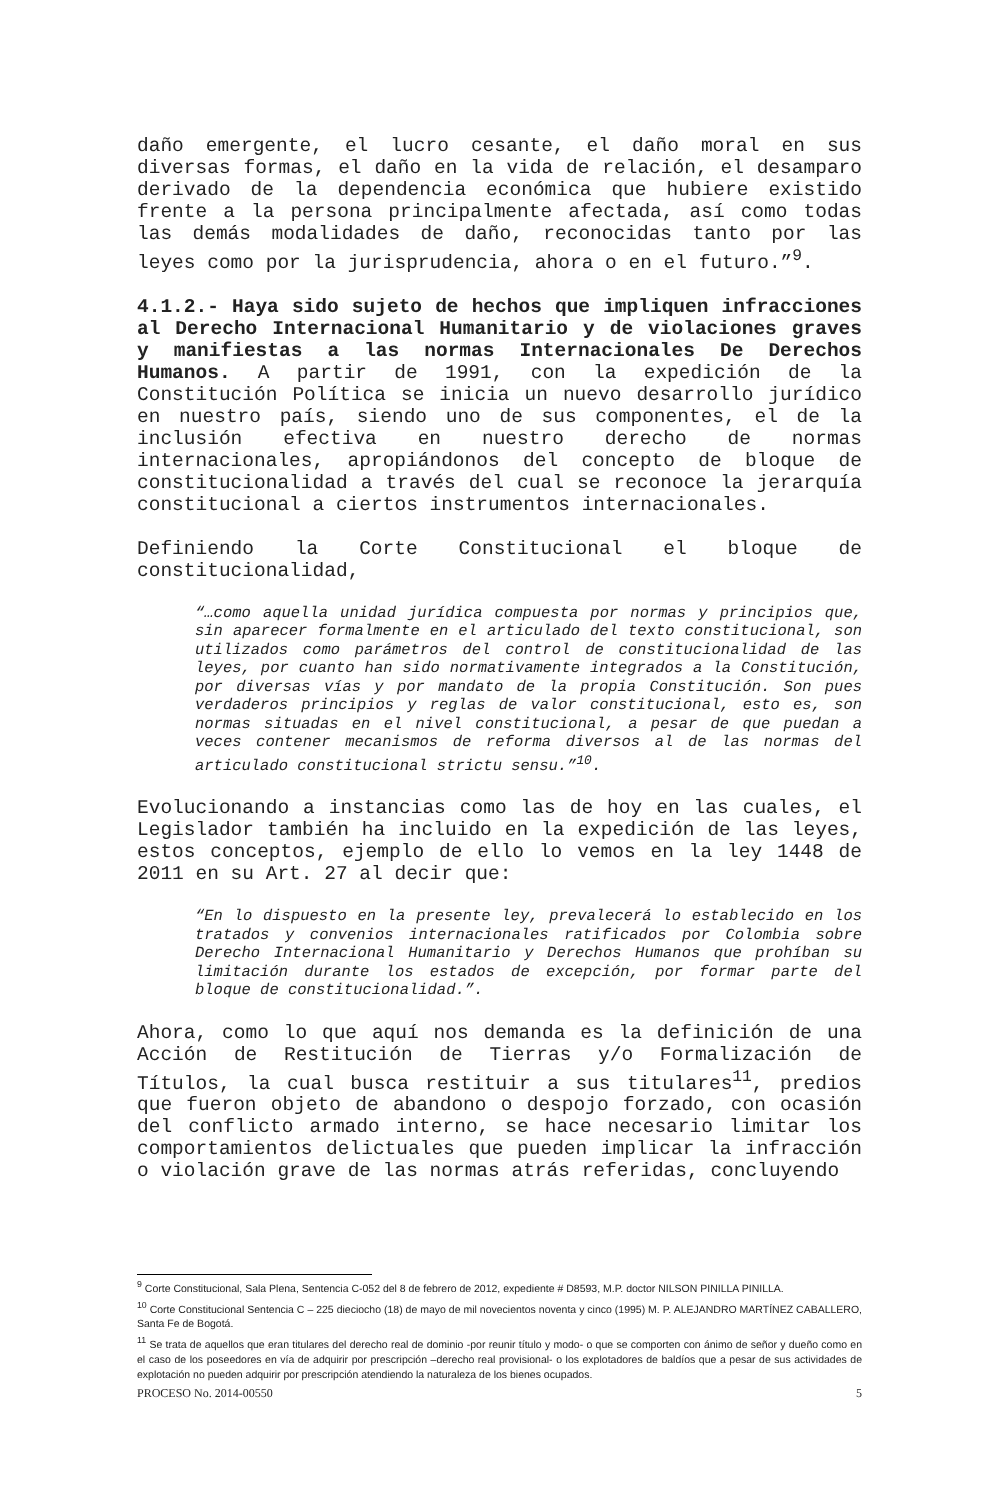daño emergente, el lucro cesante, el daño moral en sus diversas formas, el daño en la vida de relación, el desamparo derivado de la dependencia económica que hubiere existido frente a la persona principalmente afectada, así como todas las demás modalidades de daño, reconocidas tanto por las leyes como por la jurisprudencia, ahora o en el futuro.”<sup>9</sup>.
4.1.2.- Haya sido sujeto de hechos que impliquen infracciones al Derecho Internacional Humanitario y de violaciones graves y manifiestas a las normas Internacionales De Derechos Humanos. A partir de 1991, con la expedición de la Constitución Política se inicia un nuevo desarrollo jurídico en nuestro país, siendo uno de sus componentes, el de la inclusión efectiva en nuestro derecho de normas internacionales, apropiándonos del concepto de bloque de constitucionalidad a través del cual se reconoce la jerarquía constitucional a ciertos instrumentos internacionales.
Definiendo la Corte Constitucional el bloque de constitucionalidad,
“…como aquella unidad jurídica compuesta por normas y principios que, sin aparecer formalmente en el articulado del texto constitucional, son utilizados como parámetros del control de constitucionalidad de las leyes, por cuanto han sido normativamente integrados a la Constitución, por diversas vías y por mandato de la propia Constitución. Son pues verdaderos principios y reglas de valor constitucional, esto es, son normas situadas en el nivel constitucional, a pesar de que puedan a veces contener mecanismos de reforma diversos al de las normas del articulado constitucional strictu sensu.”<sup>10</sup>.
Evolucionando a instancias como las de hoy en las cuales, el Legislador también ha incluido en la expedición de las leyes, estos conceptos, ejemplo de ello lo vemos en la ley 1448 de 2011 en su Art. 27 al decir que:
“En lo dispuesto en la presente ley, prevalecerá lo establecido en los tratados y convenios internacionales ratificados por Colombia sobre Derecho Internacional Humanitario y Derechos Humanos que prohíban su limitación durante los estados de excepción, por formar parte del bloque de constitucionalidad.”.
Ahora, como lo que aquí nos demanda es la definición de una Acción de Restitución de Tierras y/o Formalización de Títulos, la cual busca restituir a sus titulares<sup>11</sup>, predios que fueron objeto de abandono o despojo forzado, con ocasión del conflicto armado interno, se hace necesario limitar los comportamientos delictuales que pueden implicar la infracción o violación grave de las normas atrás referidas, concluyendo
<sup>9</sup> Corte Constitucional, Sala Plena, Sentencia C-052 del 8 de febrero de 2012, expediente # D8593, M.P. doctor NILSON PINILLA PINILLA.
<sup>10</sup> Corte Constitucional Sentencia C – 225 dieciocho (18) de mayo de mil novecientos noventa y cinco (1995) M. P. ALEJANDRO MARTÍNEZ CABALLERO, Santa Fe de Bogotá.
<sup>11</sup> Se trata de aquellos que eran titulares del derecho real de dominio -por reunir título y modo- o que se comporten con ánimo de señor y dueño como en el caso de los poseedores en vía de adquirir por prescripción –derecho real provisional- o los explotadores de baldíos que a pesar de sus actividades de explotación no pueden adquirir por prescripción atendiendo la naturaleza de los bienes ocupados.
PROCESO No. 2014-00550 5